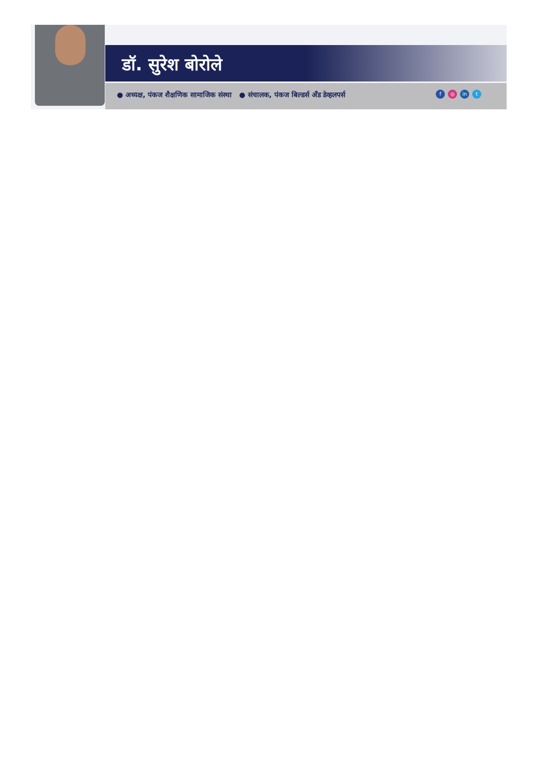डॉ. सुरेश बोरोले
● अध्यक्ष, पंकज शैक्षणिक सामाजिक संस्था ● संचालक, पंकज बिल्डर्स अँड डेव्हलपर्स
f ◎ in t